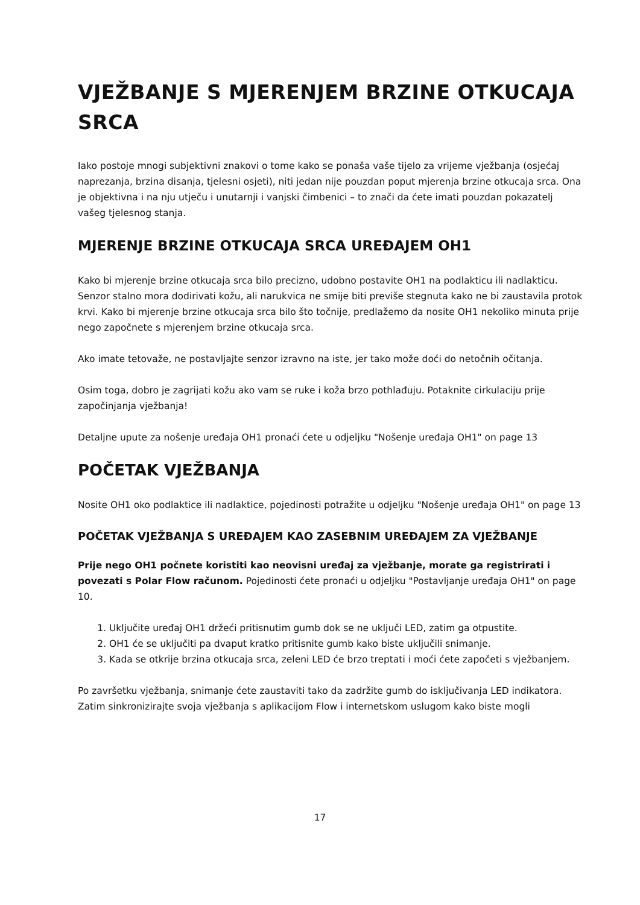VJEŽBANJE S MJERENJEM BRZINE OTKUCAJA SRCA
Iako postoje mnogi subjektivni znakovi o tome kako se ponaša vaše tijelo za vrijeme vježbanja (osjećaj naprezanja, brzina disanja, tjelesni osjeti), niti jedan nije pouzdan poput mjerenja brzine otkucaja srca. Ona je objektivna i na nju utječu i unutarnji i vanjski čimbenici – to znači da ćete imati pouzdan pokazatelj vašeg tjelesnog stanja.
MJERENJE BRZINE OTKUCAJA SRCA UREĐAJEM OH1
Kako bi mjerenje brzine otkucaja srca bilo precizno, udobno postavite OH1 na podlakticu ili nadlakticu. Senzor stalno mora dodirivati kožu, ali narukvica ne smije biti previše stegnuta kako ne bi zaustavila protok krvi. Kako bi mjerenje brzine otkucaja srca bilo što točnije, predlažemo da nosite OH1 nekoliko minuta prije nego započnete s mjerenjem brzine otkucaja srca.
Ako imate tetovaže, ne postavljajte senzor izravno na iste, jer tako može doći do netočnih očitanja.
Osim toga, dobro je zagrijati kožu ako vam se ruke i koža brzo pothlađuju. Potaknite cirkulaciju prije započinjanja vježbanja!
Detaljne upute za nošenje uređaja OH1 pronaći ćete u odjeljku "Nošenje uređaja OH1" on page 13
POČETAK VJEŽBANJA
Nosite OH1 oko podlaktice ili nadlaktice, pojedinosti potražite u odjeljku "Nošenje uređaja OH1" on page 13
POČETAK VJEŽBANJA S UREĐAJEM KAO ZASEBNIM UREĐAJEM ZA VJEŽBANJE
Prije nego OH1 počnete koristiti kao neovisni uređaj za vježbanje, morate ga registrirati i povezati s Polar Flow računom. Pojedinosti ćete pronaći u odjeljku "Postavljanje uređaja OH1" on page 10.
1. Uključite uređaj OH1 držeći pritisnutim gumb dok se ne uključi LED, zatim ga otpustite.
2. OH1 će se uključiti pa dvaput kratko pritisnite gumb kako biste uključili snimanje.
3. Kada se otkrije brzina otkucaja srca, zeleni LED će brzo treptati i moći ćete započeti s vježbanjem.
Po završetku vježbanja, snimanje ćete zaustaviti tako da zadržite gumb do isključivanja LED indikatora. Zatim sinkronizirajte svoja vježbanja s aplikacijom Flow i internetskom uslugom kako biste mogli
17